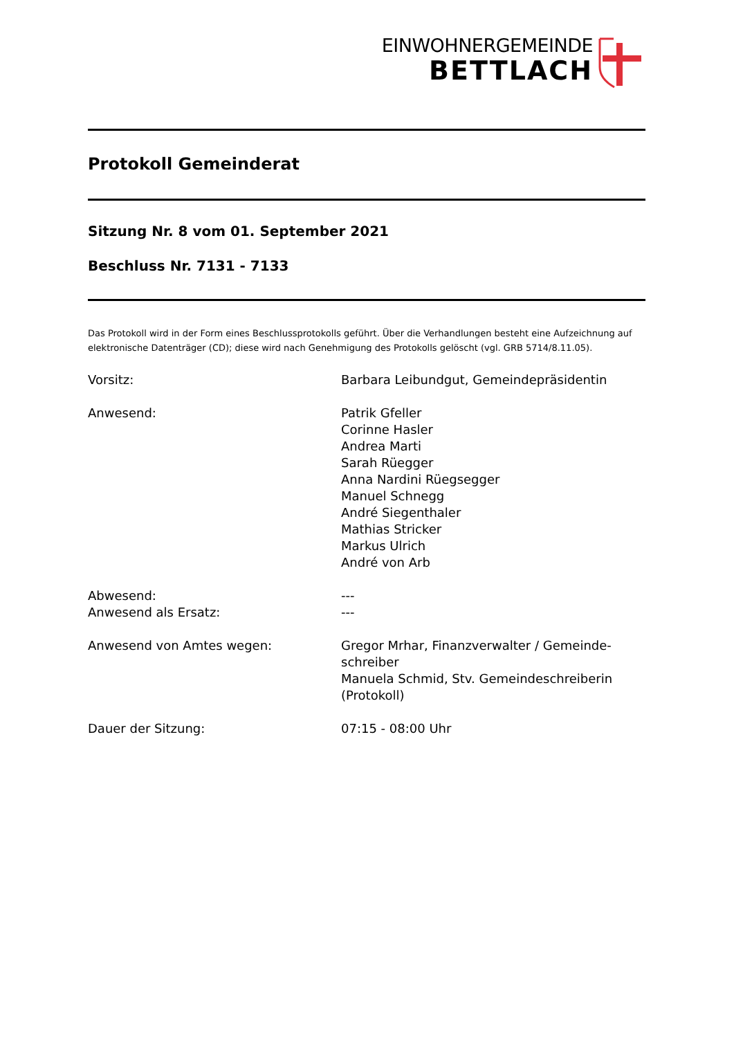EINWOHNERGEMEINDE
BETTLACH
Protokoll Gemeinderat
Sitzung Nr. 8 vom 01. September 2021
Beschluss Nr. 7131 - 7133
Das Protokoll wird in der Form eines Beschlussprotokolls geführt. Über die Verhandlungen besteht eine Aufzeichnung auf elektronische Datenträger (CD); diese wird nach Genehmigung des Protokolls gelöscht (vgl. GRB 5714/8.11.05).
| Vorsitz: | Barbara Leibundgut, Gemeindepräsidentin |
| Anwesend: | Patrik Gfeller Corinne Hasler Andrea Marti Sarah Rüegger Anna Nardini Rüegsegger Manuel Schnegg André Siegenthaler Mathias Stricker Markus Ulrich André von Arb |
| Abwesend: | --- |
| Anwesend als Ersatz: | --- |
| Anwesend von Amtes wegen: | Gregor Mrhar, Finanzverwalter / Gemeinde-schreiber Manuela Schmid, Stv. Gemeindeschreiberin (Protokoll) |
| Dauer der Sitzung: | 07:15 - 08:00 Uhr |